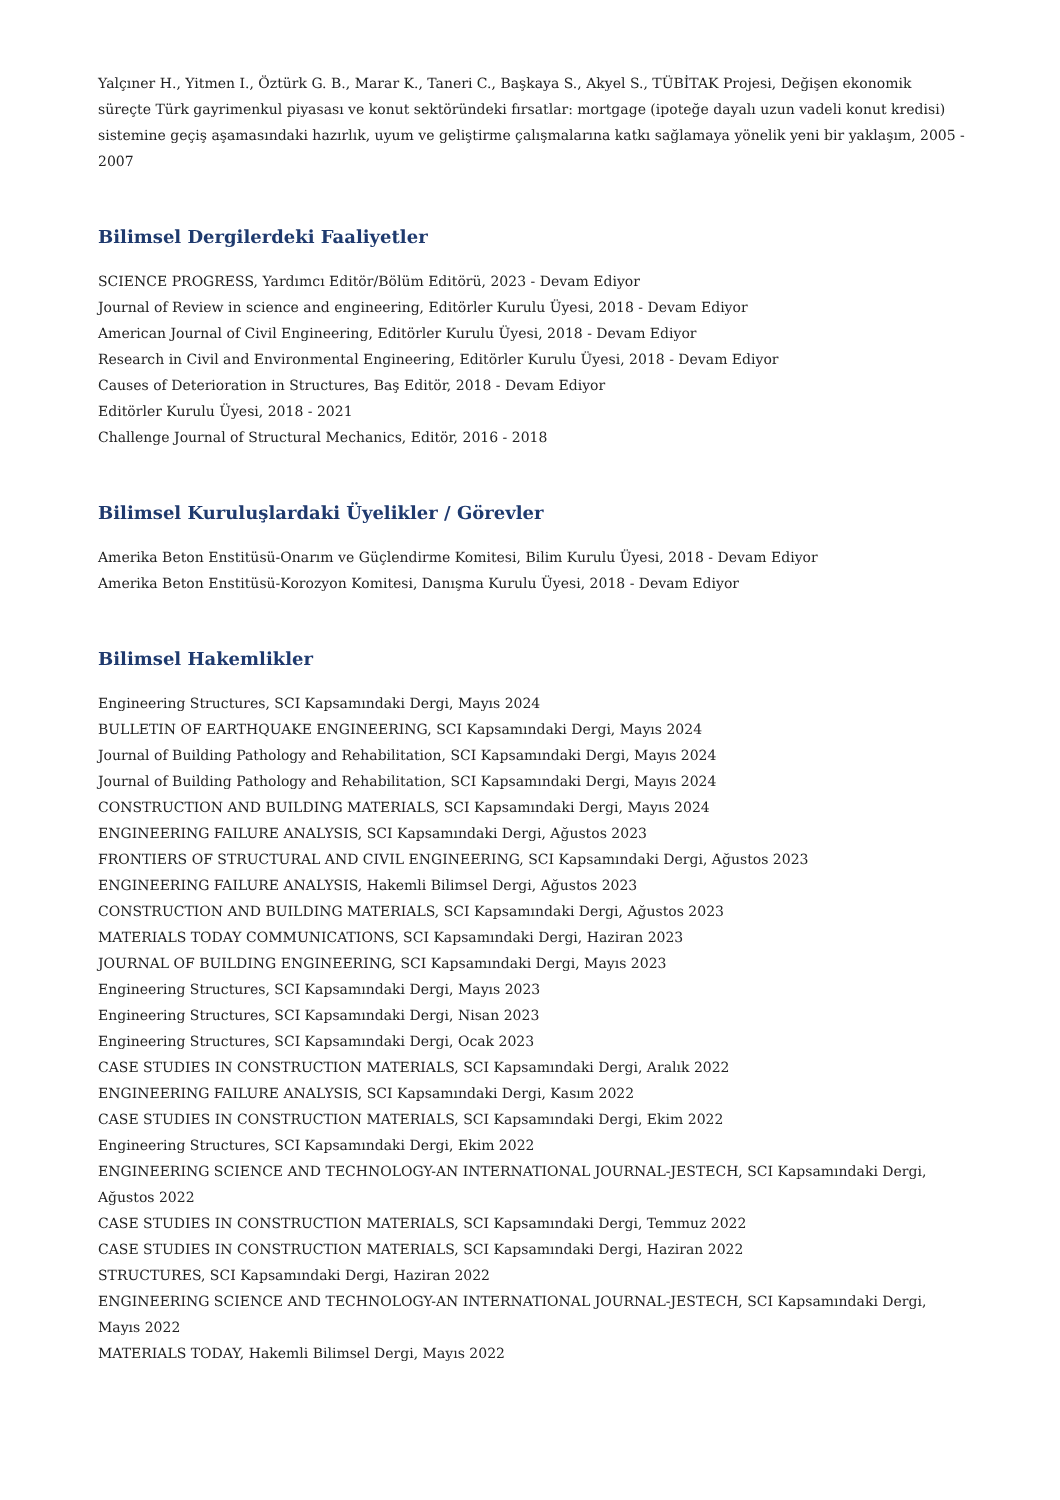Yalçıner H., Yitmen I., Öztürk G. B., Marar K., Taneri C., Başkaya S., Akyel S., TÜBİTAK Projesi, Değişen ekonomik süreçte Türk gayrimenkul piyasası ve konut sektöründeki fırsatlar: mortgage (ipoteğe dayalı uzun vadeli konut kredisi) sistemine geçiş aşamasındaki hazırlık, uyum ve geliştirme çalışmalarına katkı sağlamaya yönelik yeni bir yaklaşım, 2005 - 2007
Bilimsel Dergilerdeki Faaliyetler
SCIENCE PROGRESS, Yardımcı Editör/Bölüm Editörü, 2023 - Devam Ediyor
Journal of Review in science and engineering, Editörler Kurulu Üyesi, 2018 - Devam Ediyor
American Journal of Civil Engineering, Editörler Kurulu Üyesi, 2018 - Devam Ediyor
Research in Civil and Environmental Engineering, Editörler Kurulu Üyesi, 2018 - Devam Ediyor
Causes of Deterioration in Structures, Baş Editör, 2018 - Devam Ediyor
Editörler Kurulu Üyesi, 2018 - 2021
Challenge Journal of Structural Mechanics, Editör, 2016 - 2018
Bilimsel Kuruluşlardaki Üyelikler / Görevler
Amerika Beton Enstitüsü-Onarım ve Güçlendirme Komitesi, Bilim Kurulu Üyesi, 2018 - Devam Ediyor
Amerika Beton Enstitüsü-Korozyon Komitesi, Danışma Kurulu Üyesi, 2018 - Devam Ediyor
Bilimsel Hakemlikler
Engineering Structures, SCI Kapsamındaki Dergi, Mayıs 2024
BULLETIN OF EARTHQUAKE ENGINEERING, SCI Kapsamındaki Dergi, Mayıs 2024
Journal of Building Pathology and Rehabilitation, SCI Kapsamındaki Dergi, Mayıs 2024
Journal of Building Pathology and Rehabilitation, SCI Kapsamındaki Dergi, Mayıs 2024
CONSTRUCTION AND BUILDING MATERIALS, SCI Kapsamındaki Dergi, Mayıs 2024
ENGINEERING FAILURE ANALYSIS, SCI Kapsamındaki Dergi, Ağustos 2023
FRONTIERS OF STRUCTURAL AND CIVIL ENGINEERING, SCI Kapsamındaki Dergi, Ağustos 2023
ENGINEERING FAILURE ANALYSIS, Hakemli Bilimsel Dergi, Ağustos 2023
CONSTRUCTION AND BUILDING MATERIALS, SCI Kapsamındaki Dergi, Ağustos 2023
MATERIALS TODAY COMMUNICATIONS, SCI Kapsamındaki Dergi, Haziran 2023
JOURNAL OF BUILDING ENGINEERING, SCI Kapsamındaki Dergi, Mayıs 2023
Engineering Structures, SCI Kapsamındaki Dergi, Mayıs 2023
Engineering Structures, SCI Kapsamındaki Dergi, Nisan 2023
Engineering Structures, SCI Kapsamındaki Dergi, Ocak 2023
CASE STUDIES IN CONSTRUCTION MATERIALS, SCI Kapsamındaki Dergi, Aralık 2022
ENGINEERING FAILURE ANALYSIS, SCI Kapsamındaki Dergi, Kasım 2022
CASE STUDIES IN CONSTRUCTION MATERIALS, SCI Kapsamındaki Dergi, Ekim 2022
Engineering Structures, SCI Kapsamındaki Dergi, Ekim 2022
ENGINEERING SCIENCE AND TECHNOLOGY-AN INTERNATIONAL JOURNAL-JESTECH, SCI Kapsamındaki Dergi, Ağustos 2022
CASE STUDIES IN CONSTRUCTION MATERIALS, SCI Kapsamındaki Dergi, Temmuz 2022
CASE STUDIES IN CONSTRUCTION MATERIALS, SCI Kapsamındaki Dergi, Haziran 2022
STRUCTURES, SCI Kapsamındaki Dergi, Haziran 2022
ENGINEERING SCIENCE AND TECHNOLOGY-AN INTERNATIONAL JOURNAL-JESTECH, SCI Kapsamındaki Dergi, Mayıs 2022
MATERIALS TODAY, Hakemli Bilimsel Dergi, Mayıs 2022